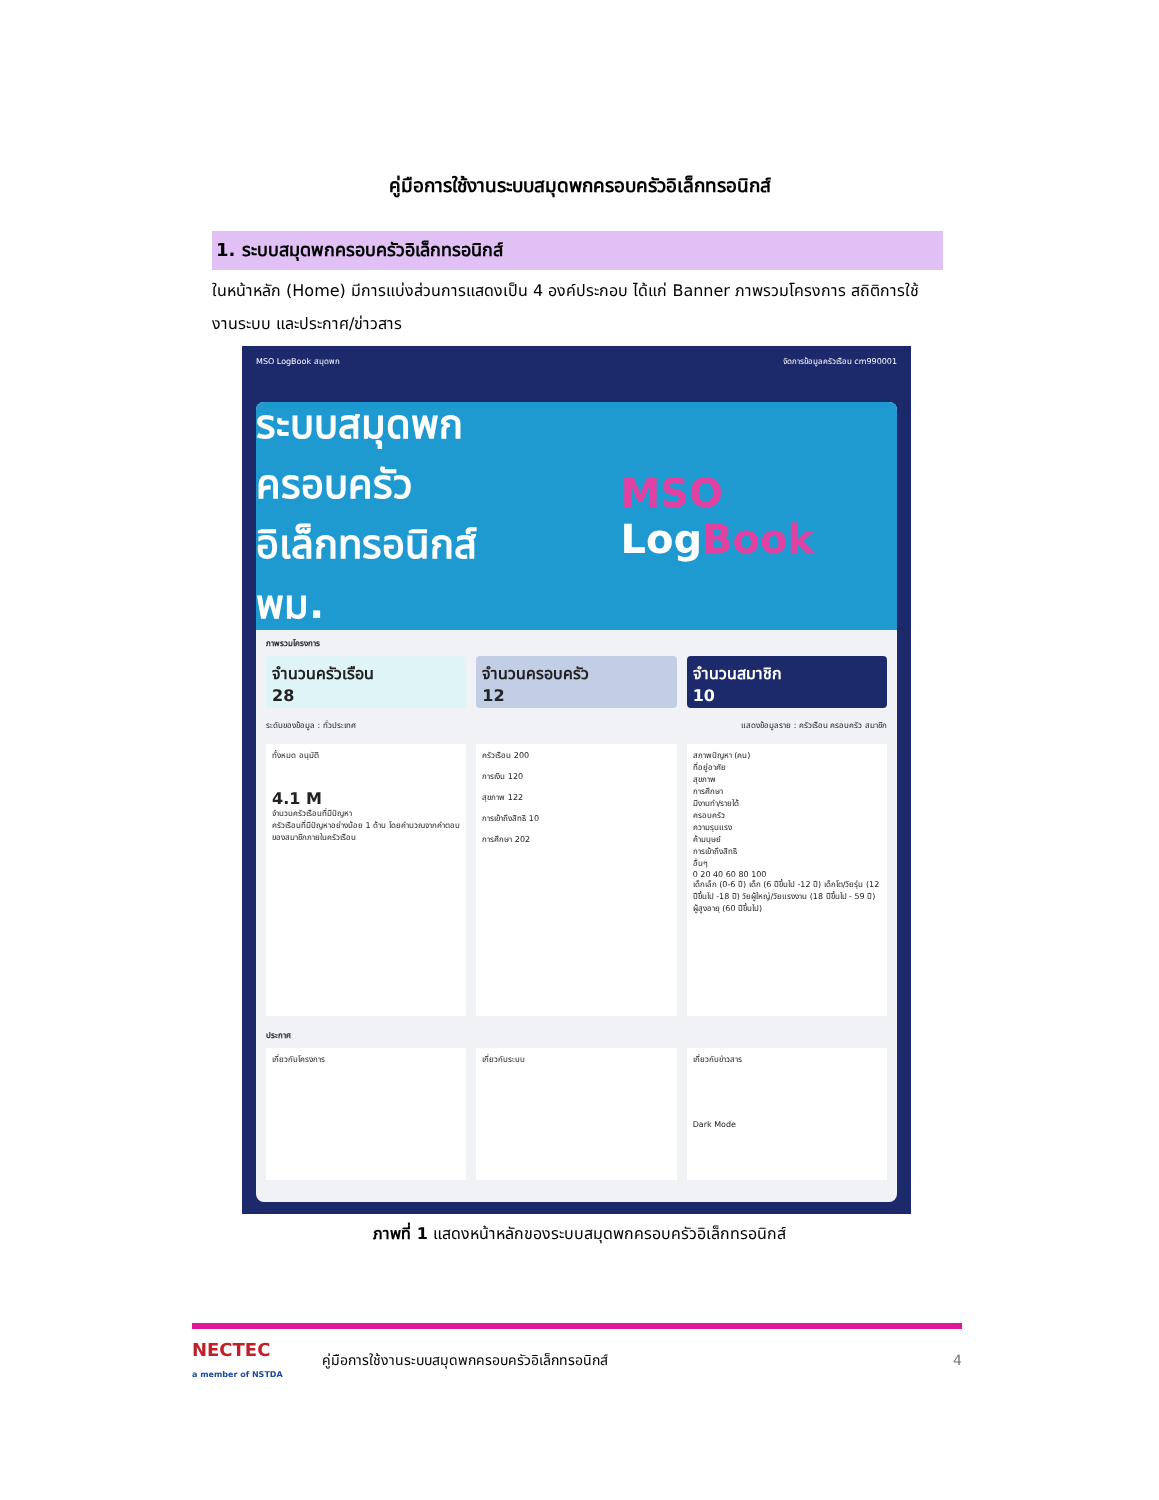คู่มือการใช้งานระบบสมุดพกครอบครัวอิเล็กทรอนิกส์
1. ระบบสมุดพกครอบครัวอิเล็กทรอนิกส์
ในหน้าหลัก (Home) มีการแบ่งส่วนการแสดงเป็น 4 องค์ประกอบ ได้แก่ Banner ภาพรวมโครงการ สถิติการใช้งานระบบ และประกาศ/ข่าวสาร
MSO LogBook สมุดพก จัดการข้อมูลครัวเรือน cm990001
ระบบสมุดพกครอบครัว
อิเล็กทรอนิกส์
พม.
MSO LogBook
ภาพรวมโครงการ
จำนวนครัวเรือน
28
จำนวนครอบครัว
12
จำนวนสมาชิก
10
ระดับของข้อมูล : ทั่วประเทศ แสดงข้อมูลราย : ครัวเรือน ครอบครัว สมาชิก
ทั้งหมด อนุมัติ
4.1 M
จำนวนครัวเรือนที่มีปัญหา
ครัวเรือนที่มีปัญหาอย่างน้อย 1 ด้าน โดยคำนวณจากคำตอบของสมาชิกภายในครัวเรือน
ครัวเรือน 200
การเงิน 120
สุขภาพ 122
การเข้าถึงสิทธิ 10
การศึกษา 202
สภาพปัญหา (คน)
ที่อยู่อาศัย
สุขภาพ
การศึกษา
มีงานทำ/รายได้
ครอบครัว
ความรุนแรง
ค้ามนุษย์
การเข้าถึงสิทธิ
อื่นๆ
0 20 40 60 80 100
เด็กเล็ก (0-6 ปี) เด็ก (6 ปีขึ้นไป -12 ปี) เด็กโต/วัยรุ่น (12 ปีขึ้นไป -18 ปี) วัยผู้ใหญ่/วัยแรงงาน (18 ปีขึ้นไป - 59 ปี) ผู้สูงอายุ (60 ปีขึ้นไป)
ประกาศ
เกี่ยวกับโครงการ เกี่ยวกับระบบ เกี่ยวกับข่าวสาร
Dark Mode
ภาพที่ 1 แสดงหน้าหลักของระบบสมุดพกครอบครัวอิเล็กทรอนิกส์
NECTEC
a member of NSTDA
คู่มือการใช้งานระบบสมุดพกครอบครัวอิเล็กทรอนิกส์
4